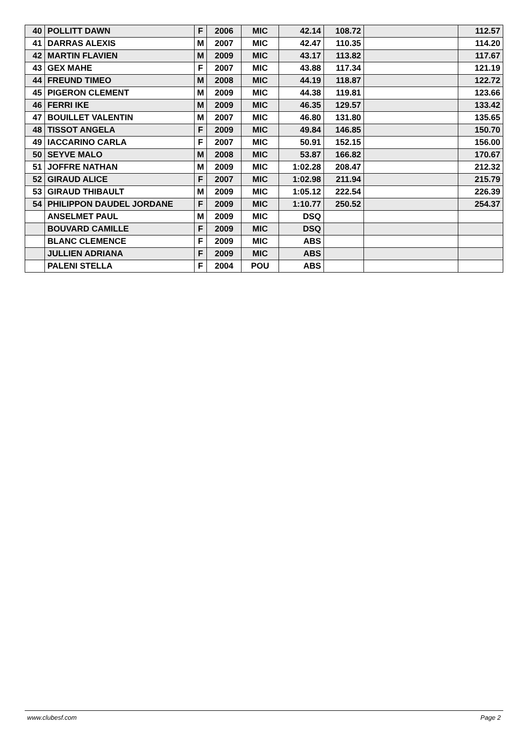| 40 | POLLITT DAWN | F | 2006 | MIC | 42.14 | 108.72 | | 112.57 |
| 41 | DARRAS ALEXIS | M | 2007 | MIC | 42.47 | 110.35 | | 114.20 |
| 42 | MARTIN FLAVIEN | M | 2009 | MIC | 43.17 | 113.82 | | 117.67 |
| 43 | GEX MAHE | F | 2007 | MIC | 43.88 | 117.34 | | 121.19 |
| 44 | FREUND TIMEO | M | 2008 | MIC | 44.19 | 118.87 | | 122.72 |
| 45 | PIGERON CLEMENT | M | 2009 | MIC | 44.38 | 119.81 | | 123.66 |
| 46 | FERRI IKE | M | 2009 | MIC | 46.35 | 129.57 | | 133.42 |
| 47 | BOUILLET VALENTIN | M | 2007 | MIC | 46.80 | 131.80 | | 135.65 |
| 48 | TISSOT ANGELA | F | 2009 | MIC | 49.84 | 146.85 | | 150.70 |
| 49 | IACCARINO CARLA | F | 2007 | MIC | 50.91 | 152.15 | | 156.00 |
| 50 | SEYVE MALO | M | 2008 | MIC | 53.87 | 166.82 | | 170.67 |
| 51 | JOFFRE NATHAN | M | 2009 | MIC | 1:02.28 | 208.47 | | 212.32 |
| 52 | GIRAUD ALICE | F | 2007 | MIC | 1:02.98 | 211.94 | | 215.79 |
| 53 | GIRAUD THIBAULT | M | 2009 | MIC | 1:05.12 | 222.54 | | 226.39 |
| 54 | PHILIPPON DAUDEL JORDANE | F | 2009 | MIC | 1:10.77 | 250.52 | | 254.37 |
| | ANSELMET PAUL | M | 2009 | MIC | DSQ | | | |
| | BOUVARD CAMILLE | F | 2009 | MIC | DSQ | | | |
| | BLANC CLEMENCE | F | 2009 | MIC | ABS | | | |
| | JULLIEN ADRIANA | F | 2009 | MIC | ABS | | | |
| | PALENI STELLA | F | 2004 | POU | ABS | | | |
www.clubesf.com Page 2